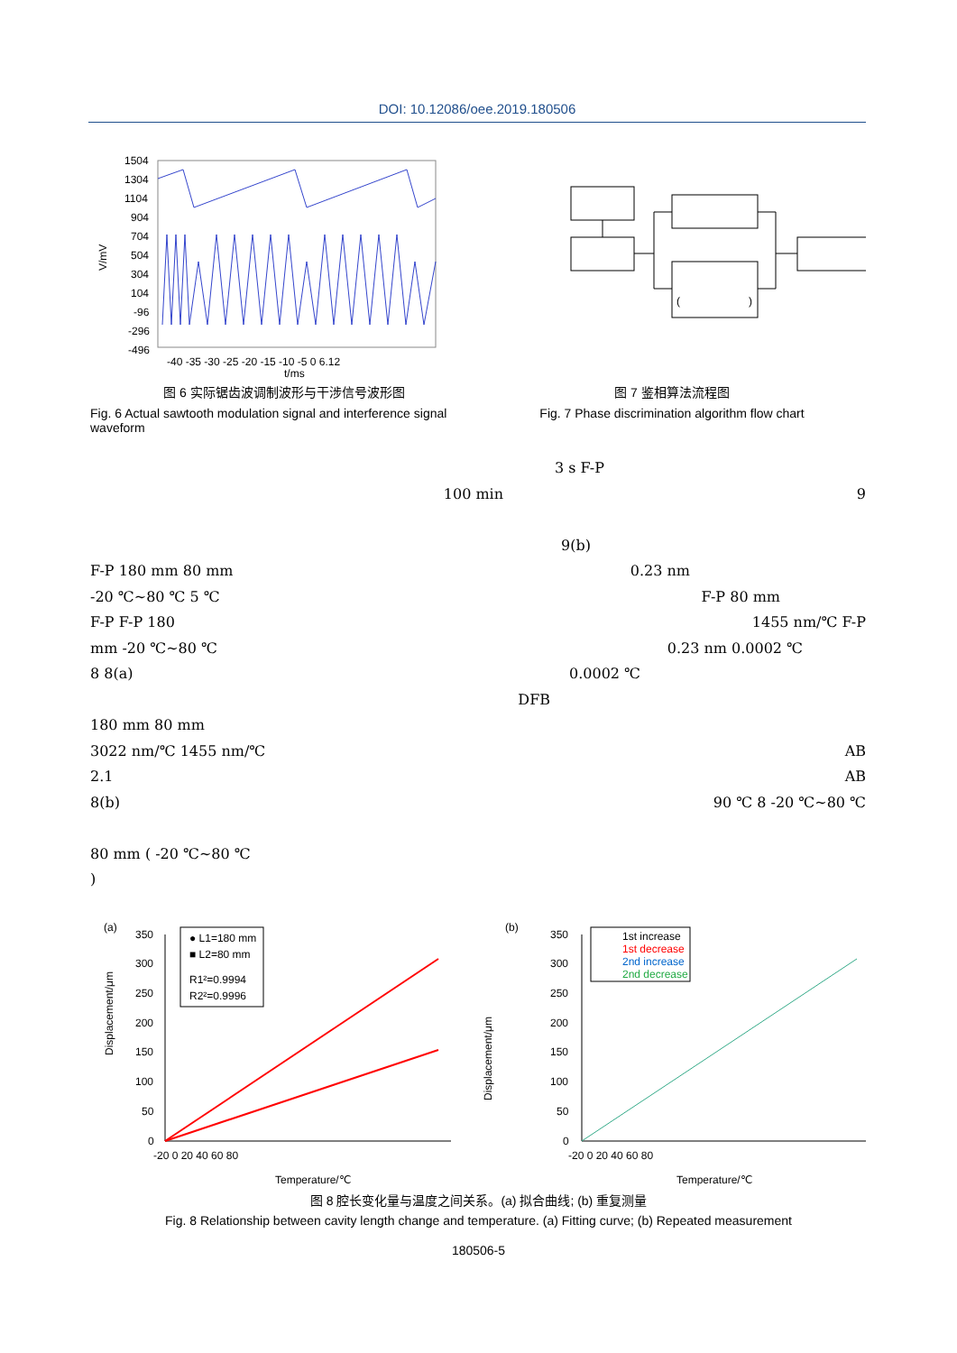DOI: 10.12086/oee.2019.180506
V/mV
1504
1304
1104
904
704
504
304
104
-96
-296
-496
-40 -35 -30 -25 -20 -15 -10 -5 0 6.12
t/ms
图 6 实际锯齿波调制波形与干涉信号波形图
Fig. 6 Actual sawtooth modulation signal and interference signal waveform
(
)
图 7 鉴相算法流程图
Fig. 7 Phase discrimination algorithm flow chart
3 s F-P
100 min 9
9(b)
F-P 180 mm 80 mm 0.23 nm
-20 ℃~80 ℃ 5 ℃ F-P 80 mm
F-P F-P 180 1455 nm/℃ F-P
mm -20 ℃~80 ℃ 0.23 nm 0.0002 ℃
8 8(a) 0.0002 ℃
DFB
180 mm 80 mm
3022 nm/℃ 1455 nm/℃ AB
2.1 AB
8(b) 90 ℃ 8 -20 ℃~80 ℃
80 mm ( -20 ℃~80 ℃
)
(a)
Displacement/μm
350
300
250
200
150
100
50
0
-20 0 20 40 60 80
Temperature/℃
● L1=180 mm
■ L2=80 mm
R1²=0.9994
R2²=0.9996
(b)
350
300
250
200
150
100
50
0
-20 0 20 40 60 80
Temperature/℃
1st increase
1st decrease
2nd increase
2nd decrease
Displacement/μm
图 8 腔长变化量与温度之间关系。(a) 拟合曲线; (b) 重复测量
Fig. 8 Relationship between cavity length change and temperature. (a) Fitting curve; (b) Repeated measurement
180506-5